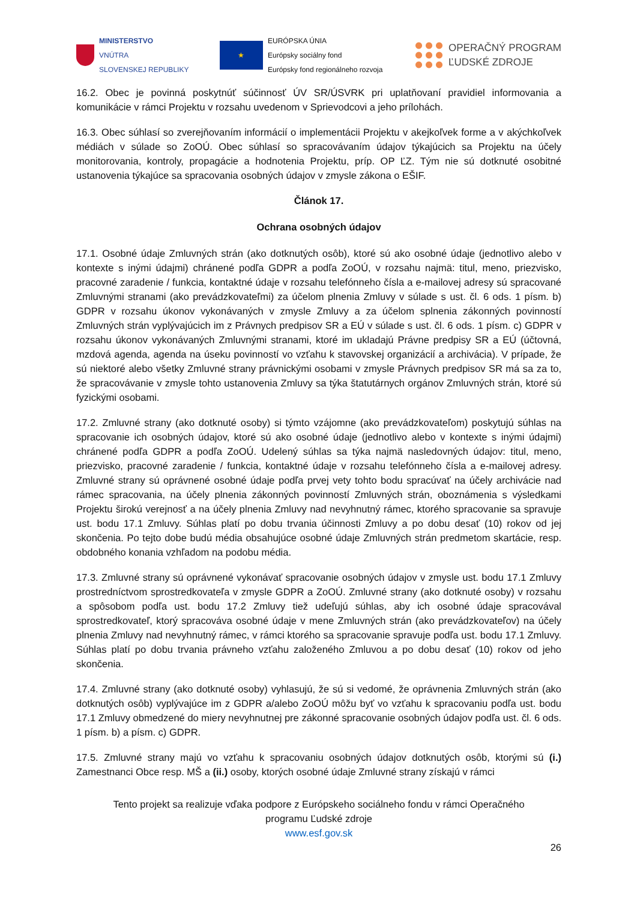MINISTERSTVO
VNÚTRA
SLOVENSKEJ REPUBLIKY
★
EURÓPSKA ÚNIA
Európsky sociálny fond
Európsky fond regionálneho rozvoja
OPERAČNÝ PROGRAM
ĽUDSKÉ ZDROJE
16.2. Obec je povinná poskytnúť súčinnosť ÚV SR/ÚSVRK pri uplatňovaní pravidiel informovania a komunikácie v rámci Projektu v rozsahu uvedenom v Sprievodcovi a jeho prílohách.
16.3. Obec súhlasí so zverejňovaním informácií o implementácii Projektu v akejkoľvek forme a v akýchkoľvek médiách v súlade so ZoOÚ. Obec súhlasí so spracovávaním údajov týkajúcich sa Projektu na účely monitorovania, kontroly, propagácie a hodnotenia Projektu, príp. OP ĽZ. Tým nie sú dotknuté osobitné ustanovenia týkajúce sa spracovania osobných údajov v zmysle zákona o EŠIF.
Článok 17.
Ochrana osobných údajov
17.1. Osobné údaje Zmluvných strán (ako dotknutých osôb), ktoré sú ako osobné údaje (jednotlivo alebo v kontexte s inými údajmi) chránené podľa GDPR a podľa ZoOÚ, v rozsahu najmä: titul, meno, priezvisko, pracovné zaradenie / funkcia, kontaktné údaje v rozsahu telefónneho čísla a e-mailovej adresy sú spracované Zmluvnými stranami (ako prevádzkovateľmi) za účelom plnenia Zmluvy v súlade s ust. čl. 6 ods. 1 písm. b) GDPR v rozsahu úkonov vykonávaných v zmysle Zmluvy a za účelom splnenia zákonných povinností Zmluvných strán vyplývajúcich im z Právnych predpisov SR a EÚ v súlade s ust. čl. 6 ods. 1 písm. c) GDPR v rozsahu úkonov vykonávaných Zmluvnými stranami, ktoré im ukladajú Právne predpisy SR a EÚ (účtovná, mzdová agenda, agenda na úseku povinností vo vzťahu k stavovskej organizácií a archivácia). V prípade, že sú niektoré alebo všetky Zmluvné strany právnickými osobami v zmysle Právnych predpisov SR má sa za to, že spracovávanie v zmysle tohto ustanovenia Zmluvy sa týka štatutárnych orgánov Zmluvných strán, ktoré sú fyzickými osobami.
17.2. Zmluvné strany (ako dotknuté osoby) si týmto vzájomne (ako prevádzkovateľom) poskytujú súhlas na spracovanie ich osobných údajov, ktoré sú ako osobné údaje (jednotlivo alebo v kontexte s inými údajmi) chránené podľa GDPR a podľa ZoOÚ. Udelený súhlas sa týka najmä nasledovných údajov: titul, meno, priezvisko, pracovné zaradenie / funkcia, kontaktné údaje v rozsahu telefónneho čísla a e-mailovej adresy. Zmluvné strany sú oprávnené osobné údaje podľa prvej vety tohto bodu spracúvať na účely archivácie nad rámec spracovania, na účely plnenia zákonných povinností Zmluvných strán, oboznámenia s výsledkami Projektu širokú verejnosť a na účely plnenia Zmluvy nad nevyhnutný rámec, ktorého spracovanie sa spravuje ust. bodu 17.1 Zmluvy. Súhlas platí po dobu trvania účinnosti Zmluvy a po dobu desať (10) rokov od jej skončenia. Po tejto dobe budú média obsahujúce osobné údaje Zmluvných strán predmetom skartácie, resp. obdobného konania vzhľadom na podobu média.
17.3. Zmluvné strany sú oprávnené vykonávať spracovanie osobných údajov v zmysle ust. bodu 17.1 Zmluvy prostredníctvom sprostredkovateľa v zmysle GDPR a ZoOÚ. Zmluvné strany (ako dotknuté osoby) v rozsahu a spôsobom podľa ust. bodu 17.2 Zmluvy tiež udeľujú súhlas, aby ich osobné údaje spracovával sprostredkovateľ, ktorý spracováva osobné údaje v mene Zmluvných strán (ako prevádzkovateľov) na účely plnenia Zmluvy nad nevyhnutný rámec, v rámci ktorého sa spracovanie spravuje podľa ust. bodu 17.1 Zmluvy. Súhlas platí po dobu trvania právneho vzťahu založeného Zmluvou a po dobu desať (10) rokov od jeho skončenia.
17.4. Zmluvné strany (ako dotknuté osoby) vyhlasujú, že sú si vedomé, že oprávnenia Zmluvných strán (ako dotknutých osôb) vyplývajúce im z GDPR a/alebo ZoOÚ môžu byť vo vzťahu k spracovaniu podľa ust. bodu 17.1 Zmluvy obmedzené do miery nevyhnutnej pre zákonné spracovanie osobných údajov podľa ust. čl. 6 ods. 1 písm. b) a písm. c) GDPR.
17.5. Zmluvné strany majú vo vzťahu k spracovaniu osobných údajov dotknutých osôb, ktorými sú (i.) Zamestnanci Obce resp. MŠ a (ii.) osoby, ktorých osobné údaje Zmluvné strany získajú v rámci
Tento projekt sa realizuje vďaka podpore z Európskeho sociálneho fondu v rámci Operačného
programu Ľudské zdroje
www.esf.gov.sk
26